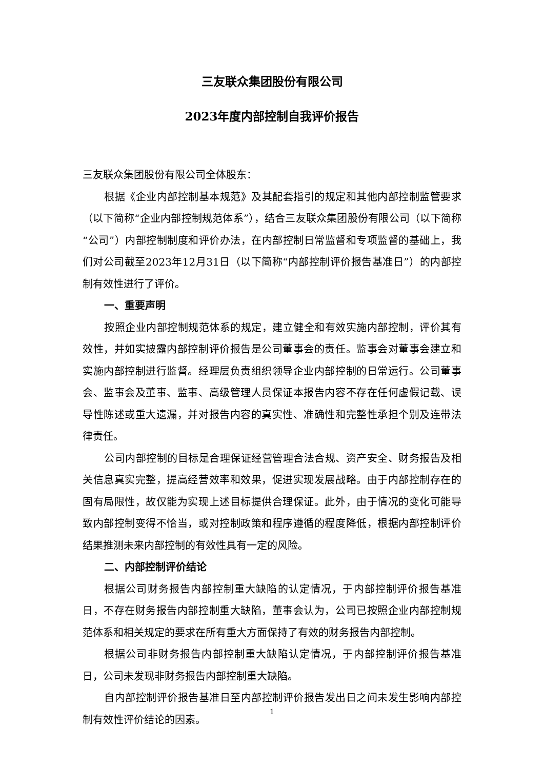三友联众集团股份有限公司
2023年度内部控制自我评价报告
三友联众集团股份有限公司全体股东：
根据《企业内部控制基本规范》及其配套指引的规定和其他内部控制监管要求（以下简称“企业内部控制规范体系”），结合三友联众集团股份有限公司（以下简称“公司”）内部控制制度和评价办法，在内部控制日常监督和专项监督的基础上，我们对公司截至2023年12月31日（以下简称“内部控制评价报告基准日”）的内部控制有效性进行了评价。
一、重要声明
按照企业内部控制规范体系的规定，建立健全和有效实施内部控制，评价其有效性，并如实披露内部控制评价报告是公司董事会的责任。监事会对董事会建立和实施内部控制进行监督。经理层负责组织领导企业内部控制的日常运行。公司董事会、监事会及董事、监事、高级管理人员保证本报告内容不存在任何虚假记载、误导性陈述或重大遗漏，并对报告内容的真实性、准确性和完整性承担个别及连带法律责任。
公司内部控制的目标是合理保证经营管理合法合规、资产安全、财务报告及相关信息真实完整，提高经营效率和效果，促进实现发展战略。由于内部控制存在的固有局限性，故仅能为实现上述目标提供合理保证。此外，由于情况的变化可能导致内部控制变得不恰当，或对控制政策和程序遵循的程度降低，根据内部控制评价结果推测未来内部控制的有效性具有一定的风险。
二、内部控制评价结论
根据公司财务报告内部控制重大缺陷的认定情况，于内部控制评价报告基准日，不存在财务报告内部控制重大缺陷，董事会认为，公司已按照企业内部控制规范体系和相关规定的要求在所有重大方面保持了有效的财务报告内部控制。
根据公司非财务报告内部控制重大缺陷认定情况，于内部控制评价报告基准日，公司未发现非财务报告内部控制重大缺陷。
自内部控制评价报告基准日至内部控制评价报告发出日之间未发生影响内部控制有效性评价结论的因素。
1